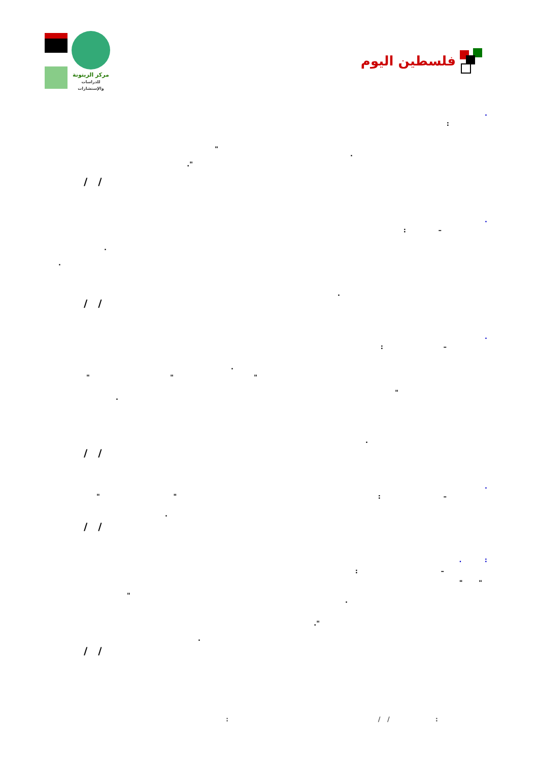مركز الزيتونة
للدراسات والإستشارات
فلسطين اليوم
.:
".."
/ /
.
–:...
/ /
.
–:.
" " "
"..
/ /
.
–: " ".
/ /
. :
–:
" "
"..".
/ /
: / /: